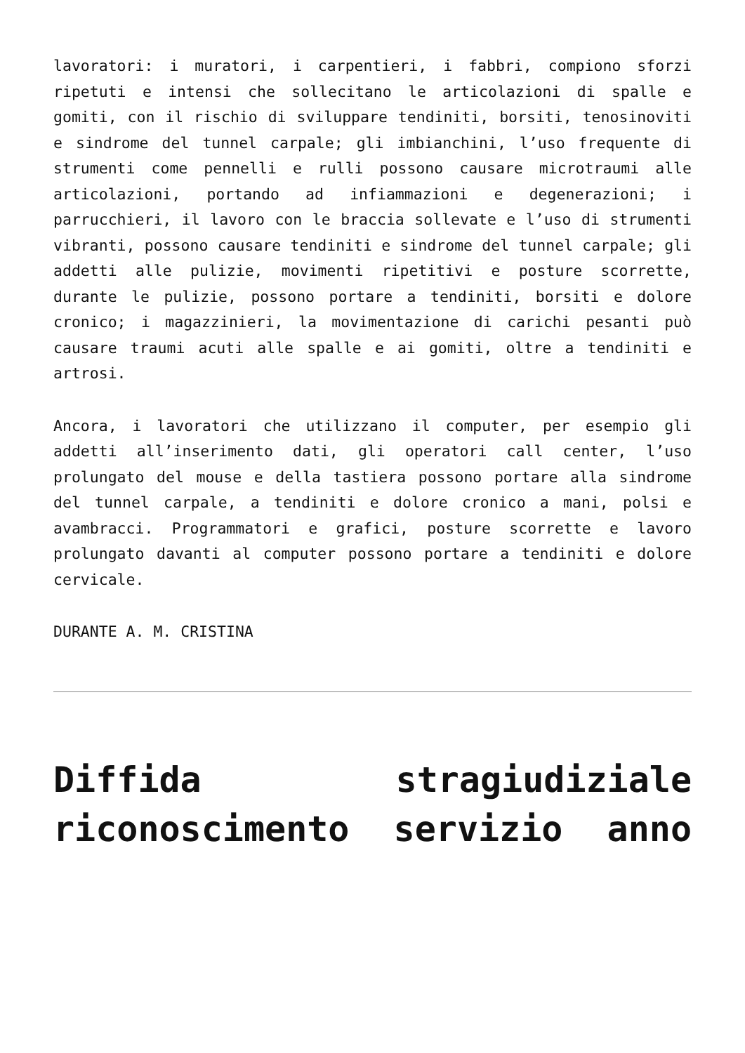lavoratori: i muratori, i carpentieri, i fabbri, compiono sforzi ripetuti e intensi che sollecitano le articolazioni di spalle e gomiti, con il rischio di sviluppare tendiniti, borsiti, tenosinoviti e sindrome del tunnel carpale; gli imbianchini, l’uso frequente di strumenti come pennelli e rulli possono causare microtraumi alle articolazioni, portando ad infiammazioni e degenerazioni; i parrucchieri, il lavoro con le braccia sollevate e l’uso di strumenti vibranti, possono causare tendiniti e sindrome del tunnel carpale; gli addetti alle pulizie, movimenti ripetitivi e posture scorrette, durante le pulizie, possono portare a tendiniti, borsiti e dolore cronico; i magazzinieri, la movimentazione di carichi pesanti può causare traumi acuti alle spalle e ai gomiti, oltre a tendiniti e artrosi.
Ancora, i lavoratori che utilizzano il computer, per esempio gli addetti all’inserimento dati, gli operatori call center, l’uso prolungato del mouse e della tastiera possono portare alla sindrome del tunnel carpale, a tendiniti e dolore cronico a mani, polsi e avambracci. Programmatori e grafici, posture scorrette e lavoro prolungato davanti al computer possono portare a tendiniti e dolore cervicale.
DURANTE A. M. CRISTINA
Diffida stragiudiziale riconoscimento servizio anno